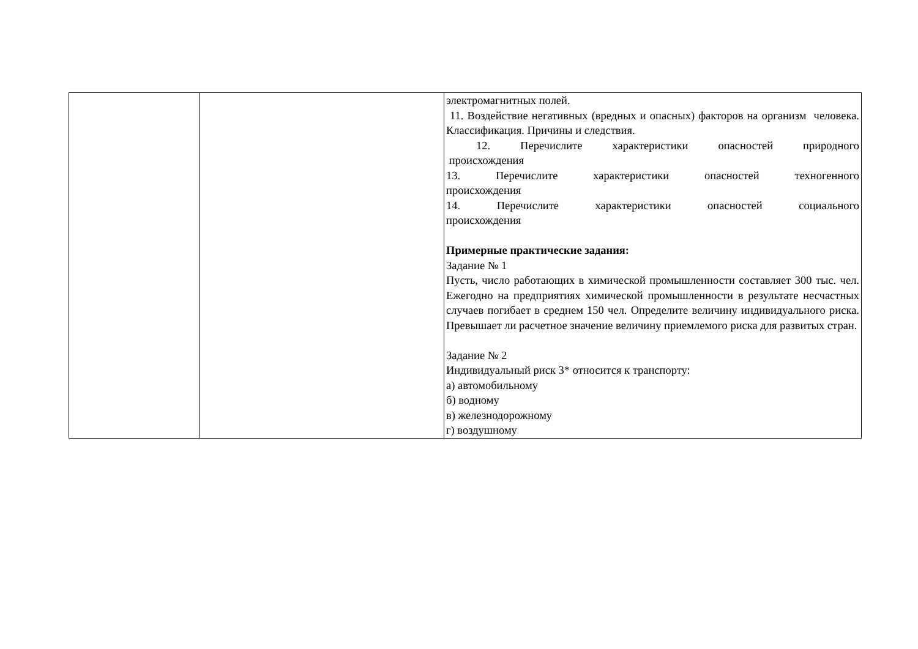| | | электромагнитных полей. 11. Воздействие негативных (вредных и опасных) факторов на организм человека. Классификация. Причины и следствия. 12. Перечислите характеристики опасностей природного происхождения 13. Перечислите характеристики опасностей техногенного происхождения 14. Перечислите характеристики опасностей социального происхождения Примерные практические задания: Задание № 1 Пусть, число работающих в химической промышленности составляет 300 тыс. чел. Ежегодно на предприятиях химической промышленности в результате несчастных случаев погибает в среднем 150 чел. Определите величину индивидуального риска. Превышает ли расчетное значение величину приемлемого риска для развитых стран. Задание № 2 Индивидуальный риск 3* относится к транспорту: а) автомобильному б) водному в) железнодорожному г) воздушному |